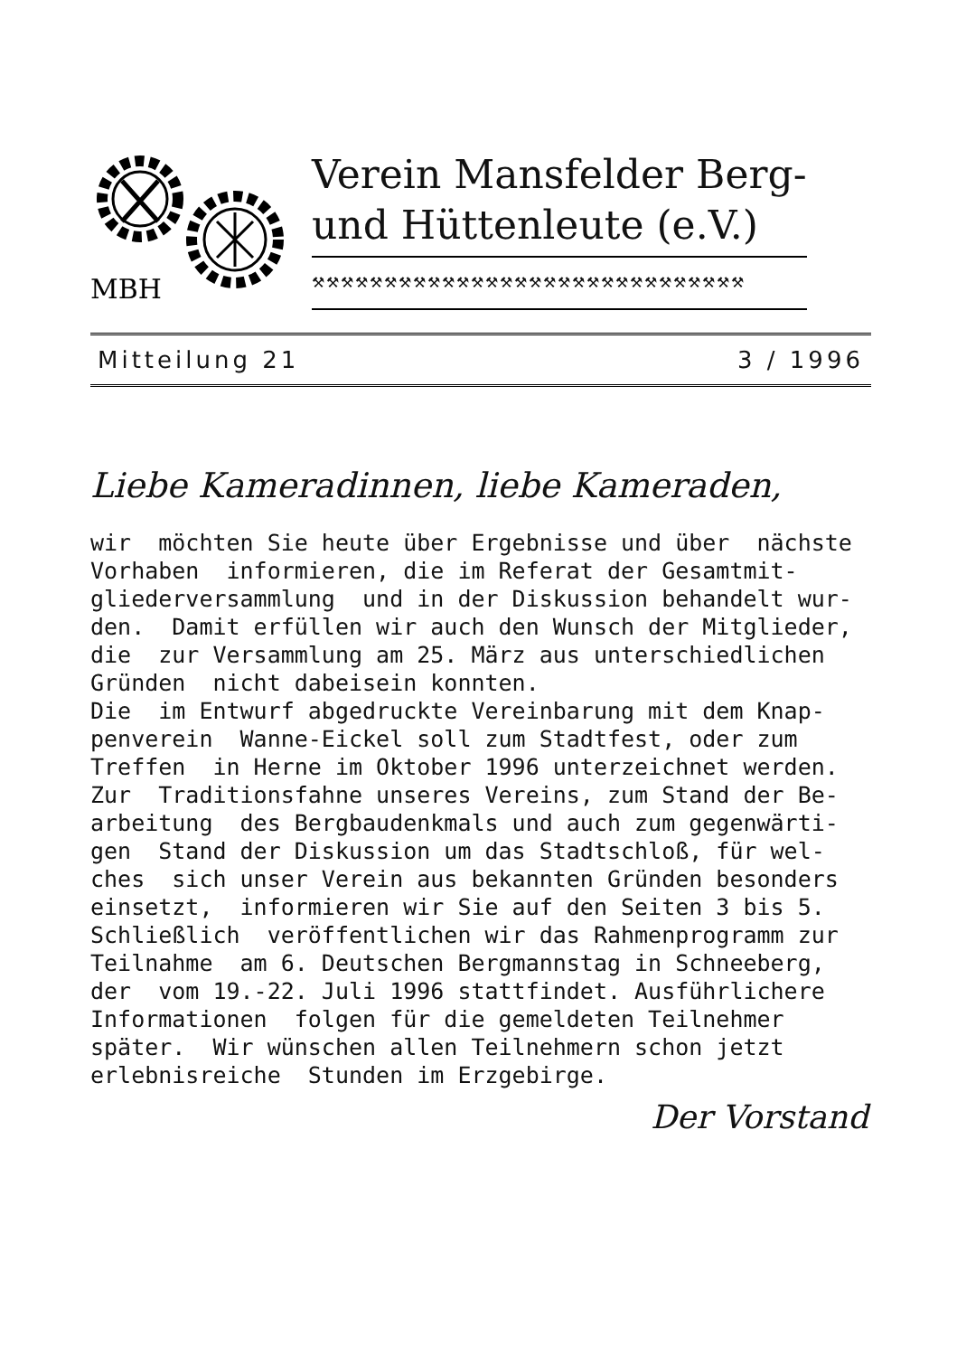MBH
Verein Mansfelder Berg-
und Hüttenleute (e.V.)
⚒⚒⚒⚒⚒⚒⚒⚒⚒⚒⚒⚒⚒⚒⚒⚒⚒⚒⚒⚒⚒⚒⚒⚒⚒⚒⚒⚒⚒⚒
Mitteilung 21 3 / 1996
Liebe Kameradinnen, liebe Kameraden,
wir möchten Sie heute über Ergebnisse und über nächste Vorhaben informieren, die im Referat der Gesamtmit- gliederversammlung und in der Diskussion behandelt wur- den. Damit erfüllen wir auch den Wunsch der Mitglieder, die zur Versammlung am 25. März aus unterschiedlichen Gründen nicht dabeisein konnten. Die im Entwurf abgedruckte Vereinbarung mit dem Knap- penverein Wanne-Eickel soll zum Stadtfest, oder zum Treffen in Herne im Oktober 1996 unterzeichnet werden. Zur Traditionsfahne unseres Vereins, zum Stand der Be- arbeitung des Bergbaudenkmals und auch zum gegenwärti- gen Stand der Diskussion um das Stadtschloß, für wel- ches sich unser Verein aus bekannten Gründen besonders einsetzt, informieren wir Sie auf den Seiten 3 bis 5. Schließlich veröffentlichen wir das Rahmenprogramm zur Teilnahme am 6. Deutschen Bergmannstag in Schneeberg, der vom 19.-22. Juli 1996 stattfindet. Ausführlichere Informationen folgen für die gemeldeten Teilnehmer später. Wir wünschen allen Teilnehmern schon jetzt erlebnisreiche Stunden im Erzgebirge.
Der Vorstand